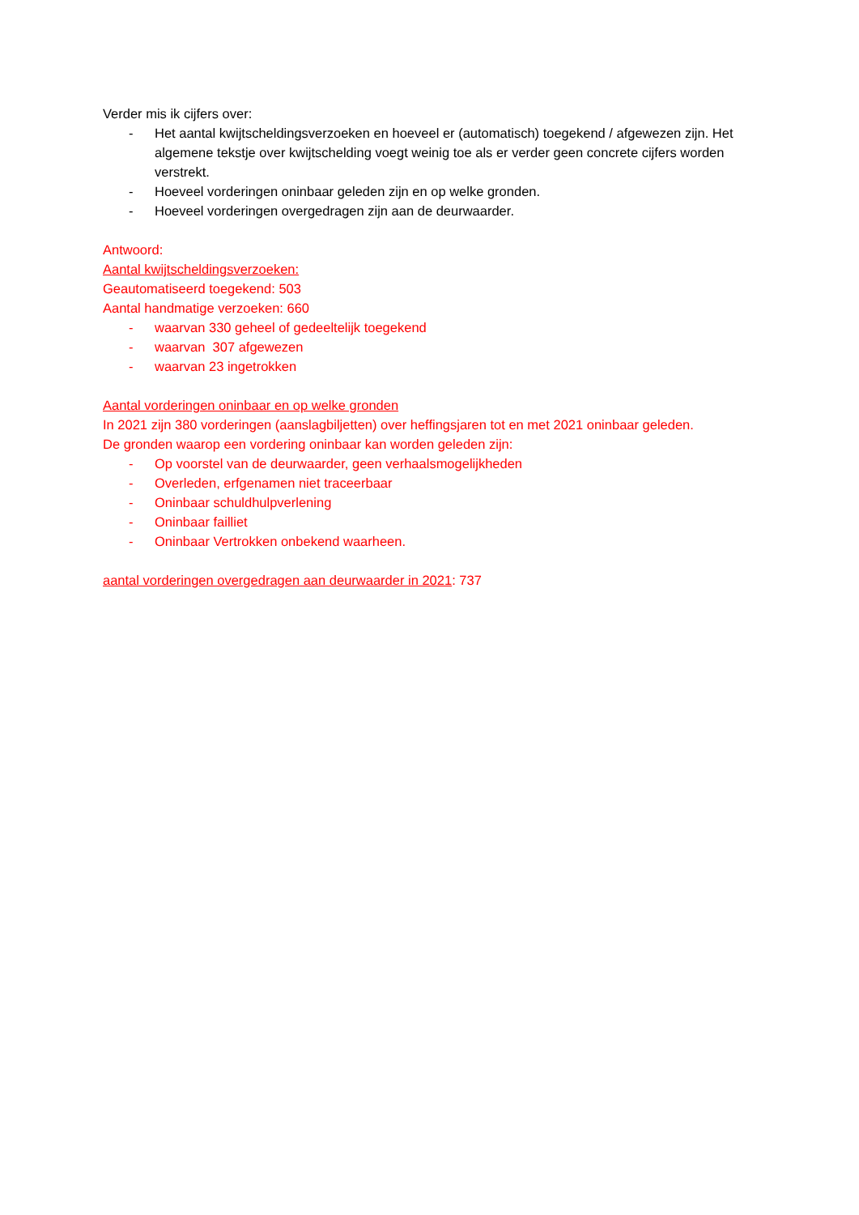Verder mis ik cijfers over:
- Het aantal kwijtscheldingsverzoeken en hoeveel er (automatisch) toegekend / afgewezen zijn. Het algemene tekstje over kwijtschelding voegt weinig toe als er verder geen concrete cijfers worden verstrekt.
- Hoeveel vorderingen oninbaar geleden zijn en op welke gronden.
- Hoeveel vorderingen overgedragen zijn aan de deurwaarder.
Antwoord:
Aantal kwijtscheldingsverzoeken:
Geautomatiseerd toegekend: 503
Aantal handmatige verzoeken: 660
- waarvan 330 geheel of gedeeltelijk toegekend
- waarvan 307 afgewezen
- waarvan 23 ingetrokken
Aantal vorderingen oninbaar en op welke gronden
In 2021 zijn 380 vorderingen (aanslagbiljetten) over heffingsjaren tot en met 2021 oninbaar geleden.
De gronden waarop een vordering oninbaar kan worden geleden zijn:
- Op voorstel van de deurwaarder, geen verhaalsmogelijkheden
- Overleden, erfgenamen niet traceerbaar
- Oninbaar schuldhulpverlening
- Oninbaar failliet
- Oninbaar Vertrokken onbekend waarheen.
aantal vorderingen overgedragen aan deurwaarder in 2021: 737